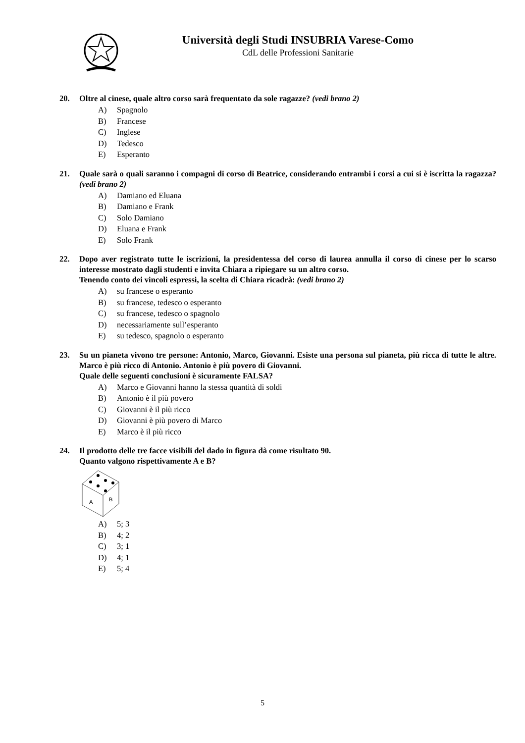Università degli Studi INSUBRIA Varese-Como
CdL delle Professioni Sanitarie
20. Oltre al cinese, quale altro corso sarà frequentato da sole ragazze? (vedi brano 2)
A) Spagnolo
B) Francese
C) Inglese
D) Tedesco
E) Esperanto
21. Quale sarà o quali saranno i compagni di corso di Beatrice, considerando entrambi i corsi a cui si è iscritta la ragazza? (vedi brano 2)
A) Damiano ed Eluana
B) Damiano e Frank
C) Solo Damiano
D) Eluana e Frank
E) Solo Frank
22. Dopo aver registrato tutte le iscrizioni, la presidentessa del corso di laurea annulla il corso di cinese per lo scarso interesse mostrato dagli studenti e invita Chiara a ripiegare su un altro corso.
Tenendo conto dei vincoli espressi, la scelta di Chiara ricadrà: (vedi brano 2)
A) su francese o esperanto
B) su francese, tedesco o esperanto
C) su francese, tedesco o spagnolo
D) necessariamente sull’esperanto
E) su tedesco, spagnolo o esperanto
23. Su un pianeta vivono tre persone: Antonio, Marco, Giovanni. Esiste una persona sul pianeta, più ricca di tutte le altre. Marco è più ricco di Antonio. Antonio è più povero di Giovanni.
Quale delle seguenti conclusioni è sicuramente FALSA?
A) Marco e Giovanni hanno la stessa quantità di soldi
B) Antonio è il più povero
C) Giovanni è il più ricco
D) Giovanni è più povero di Marco
E) Marco è il più ricco
24. Il prodotto delle tre facce visibili del dado in figura dà come risultato 90.
Quanto valgono rispettivamente A e B?
A
B
A) 5; 3
B) 4; 2
C) 3; 1
D) 4; 1
E) 5; 4
5